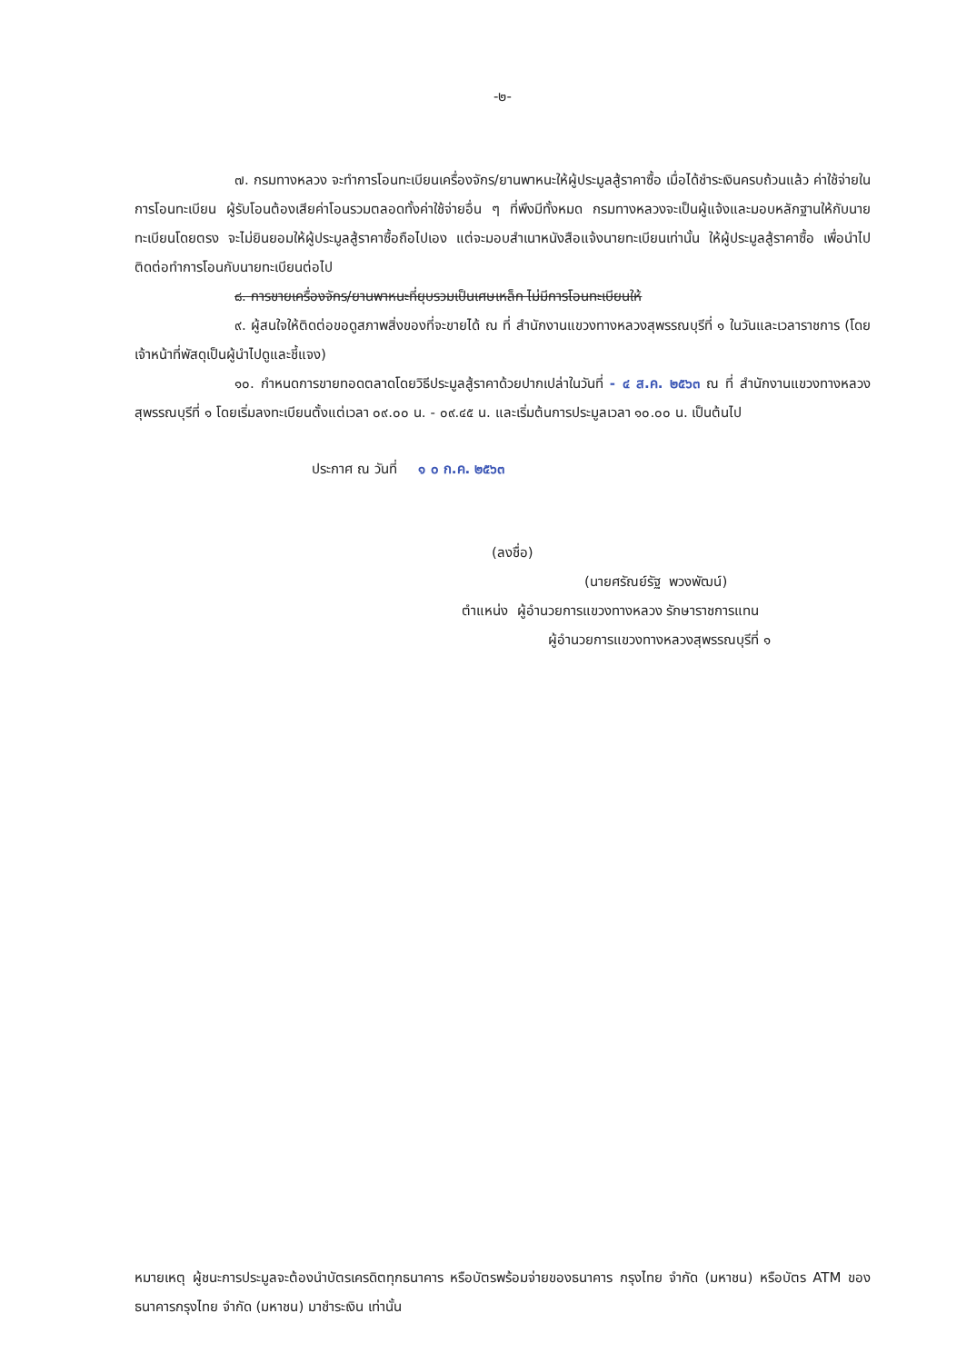-๒-
๗. กรมทางหลวง จะทำการโอนทะเบียนเครื่องจักร/ยานพาหนะให้ผู้ประมูลสู้ราคาซื้อ เมื่อได้ชำระเงินครบถ้วนแล้ว ค่าใช้จ่ายในการโอนทะเบียน ผู้รับโอนต้องเสียค่าโอนรวมตลอดทั้งค่าใช้จ่ายอื่น ๆ ที่พึงมีทั้งหมด กรมทางหลวงจะเป็นผู้แจ้งและมอบหลักฐานให้กับนายทะเบียนโดยตรง จะไม่ยินยอมให้ผู้ประมูลสู้ราคาซื้อถือไปเอง แต่จะมอบสำเนาหนังสือแจ้งนายทะเบียนเท่านั้น ให้ผู้ประมูลสู้ราคาซื้อ เพื่อนำไปติดต่อทำการโอนกับนายทะเบียนต่อไป
๘. การขายเครื่องจักร/ยานพาหนะที่ยุบรวมเป็นเศษเหล็ก ไม่มีการโอนทะเบียนให้
๙. ผู้สนใจให้ติดต่อขอดูสภาพสิ่งของที่จะขายได้ ณ ที่ สำนักงานแขวงทางหลวงสุพรรณบุรีที่ ๑ ในวันและเวลาราชการ (โดยเจ้าหน้าที่พัสดุเป็นผู้นำไปดูและชี้แจง)
๑๐. กำหนดการขายทอดตลาดโดยวิธีประมูลสู้ราคาด้วยปากเปล่าในวันที่ - ๔ ส.ค. ๒๕๖๓ ณ ที่ สำนักงานแขวงทางหลวงสุพรรณบุรีที่ ๑ โดยเริ่มลงทะเบียนตั้งแต่เวลา ๐๙.๐๐ น. - ๐๙.๔๕ น. และเริ่มต้นการประมูลเวลา ๑๐.๐๐ น. เป็นต้นไป
ประกาศ ณ วันที่ ๑ ๐ ก.ค. ๒๕๖๓
(ลงชื่อ)
(นายศรัณย์รัฐ พวงพัฒน์)
ตำแหน่ง ผู้อำนวยการแขวงทางหลวง รักษาราชการแทน
ผู้อำนวยการแขวงทางหลวงสุพรรณบุรีที่ ๑
หมายเหตุ ผู้ชนะการประมูลจะต้องนำบัตรเครดิตทุกธนาคาร หรือบัตรพร้อมจ่ายของธนาคาร กรุงไทย จำกัด (มหาชน) หรือบัตร ATM ของธนาคารกรุงไทย จำกัด (มหาชน) มาชำระเงิน เท่านั้น